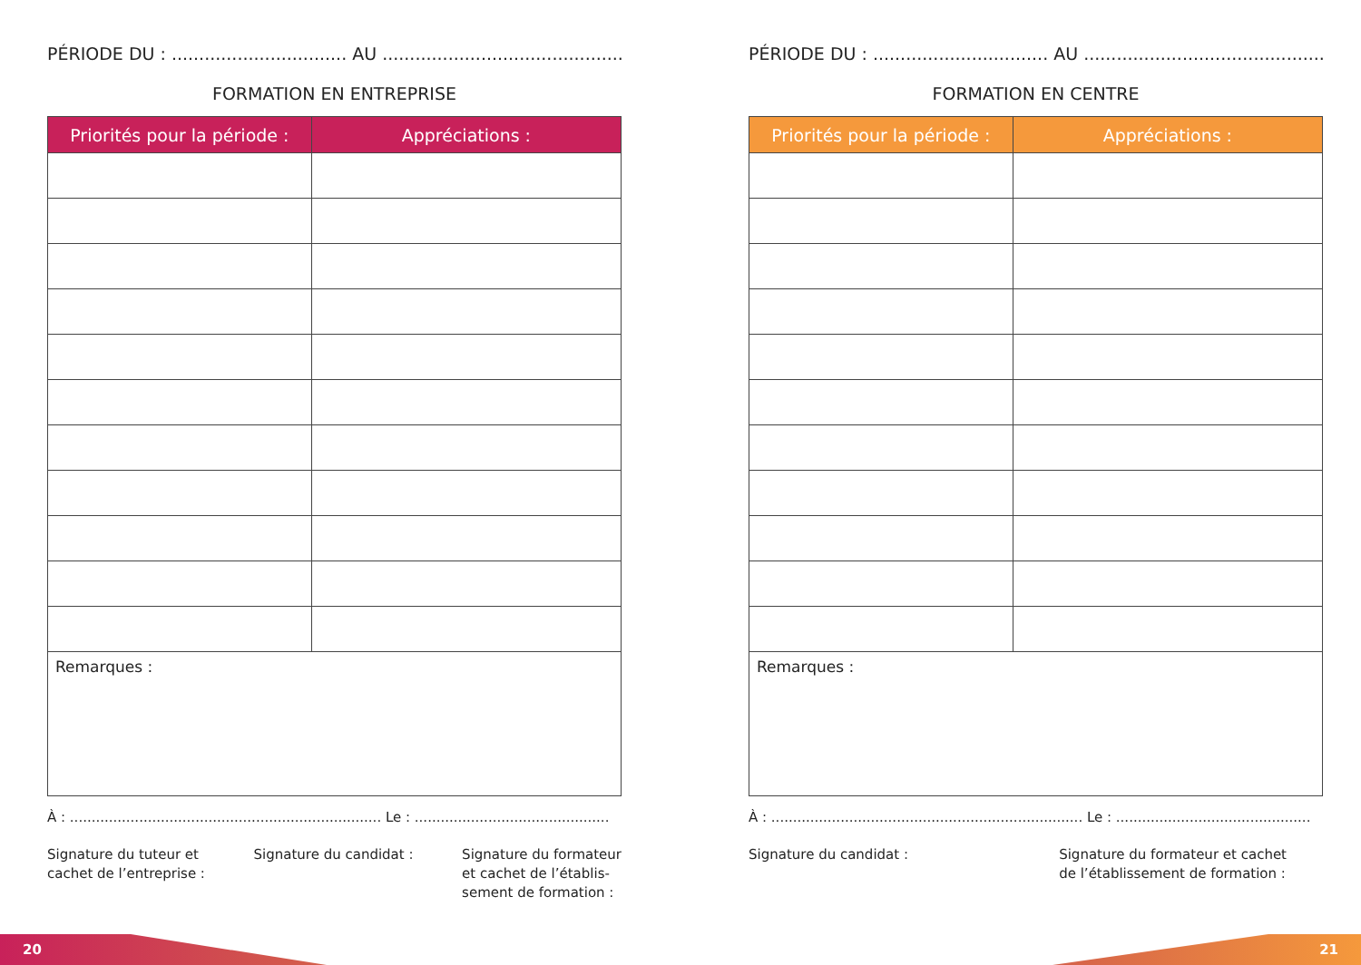PÉRIODE DU : ................................ AU .............................................
FORMATION EN ENTREPRISE
| Priorités pour la période : | Appréciations : |
| --- | --- |
| Remarques : | |
À : ........................................................................ Le : .............................................
Signature du tuteur et
cachet de l’entreprise :
Signature du candidat : Signature du formateur
et cachet de l’établis-
sement de formation :
PÉRIODE DU : ................................ AU .............................................
FORMATION EN CENTRE
| Priorités pour la période : | Appréciations : |
| --- | --- |
| Remarques : | |
À : ........................................................................ Le : .............................................
Signature du candidat : Signature du formateur et cachet
de l’établissement de formation :
20 21